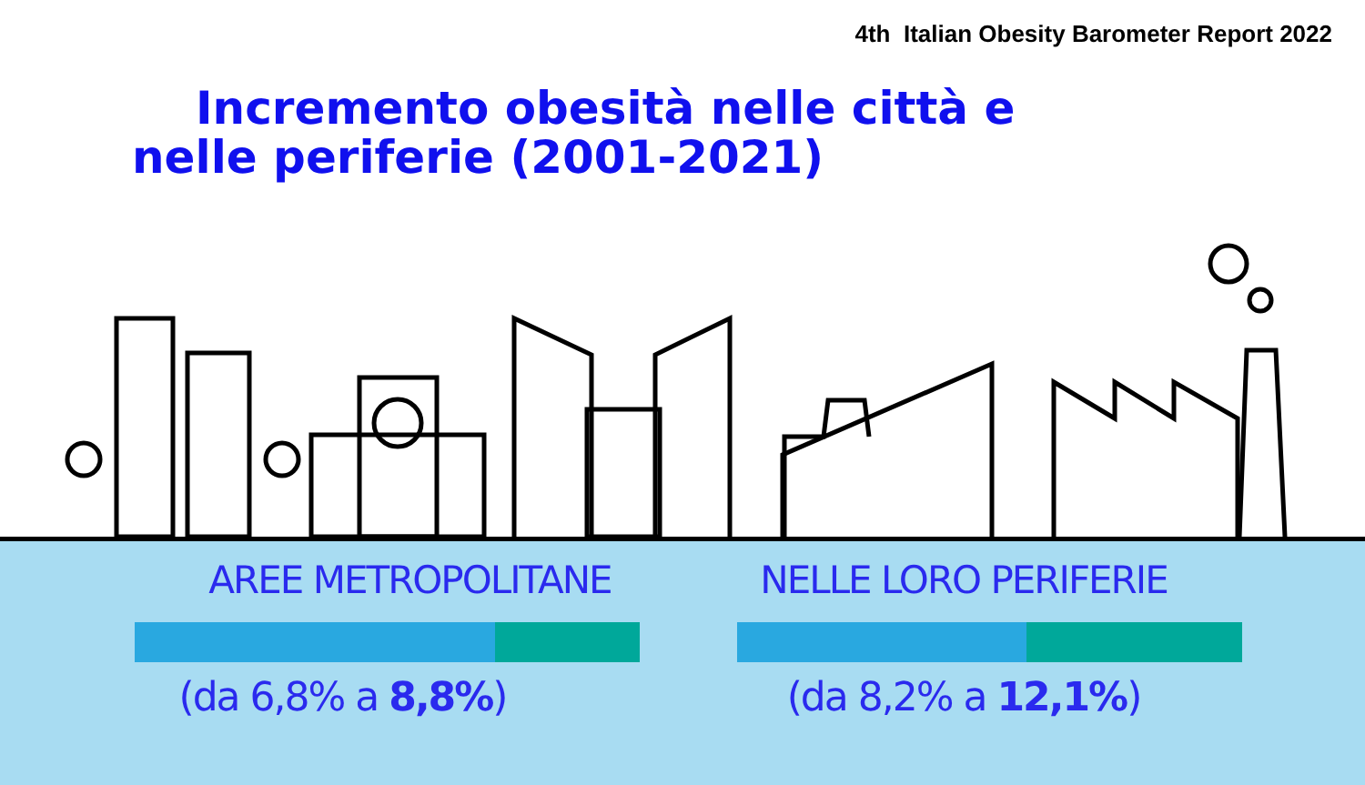4th Italian Obesity Barometer Report 2022
Incremento obesità nelle città e
nelle periferie (2001-2021)
AREE METROPOLITANE
(da 6,8% a 8,8%)
NELLE LORO PERIFERIE
(da 8,2% a 12,1%)